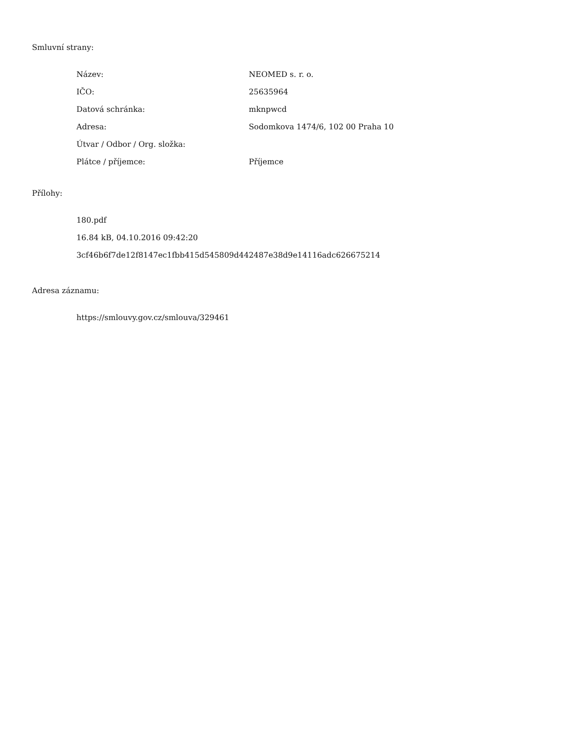Smluvní strany:
| Název: | NEOMED s. r. o. |
| IČO: | 25635964 |
| Datová schránka: | mknpwcd |
| Adresa: | Sodomkova 1474/6, 102 00 Praha 10 |
| Útvar / Odbor / Org. složka: | |
| Plátce / příjemce: | Příjemce |
Přílohy:
180.pdf
16.84 kB, 04.10.2016 09:42:20
3cf46b6f7de12f8147ec1fbb415d545809d442487e38d9e14116adc626675214
Adresa záznamu:
https://smlouvy.gov.cz/smlouva/329461